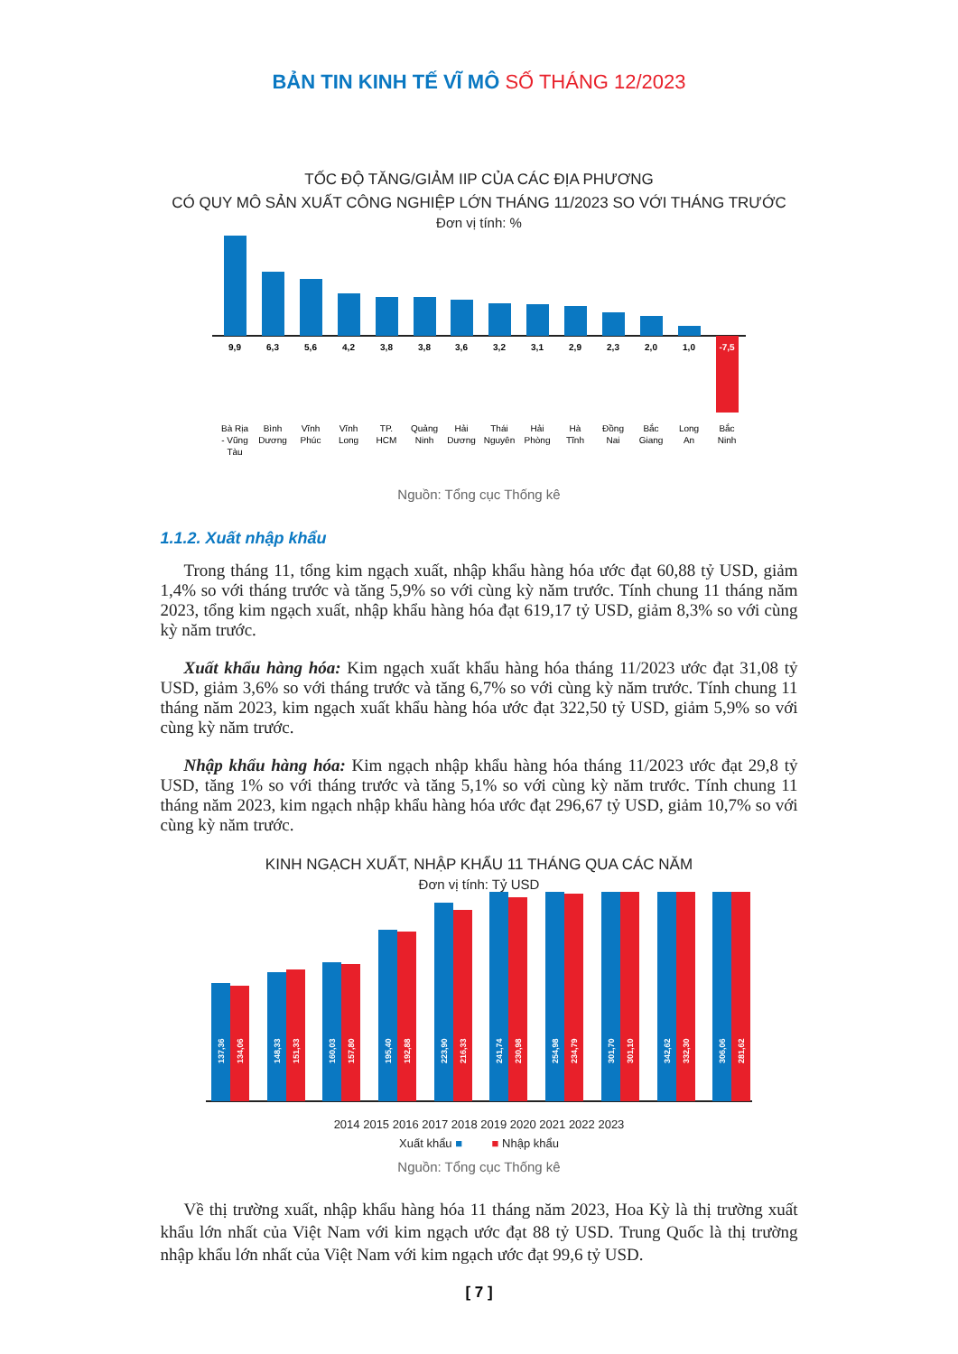BẢN TIN KINH TẾ VĨ MÔ SỐ THÁNG 12/2023
TỐC ĐỘ TĂNG/GIẢM IIP CỦA CÁC ĐỊA PHƯƠNG
CÓ QUY MÔ SẢN XUẤT CÔNG NGHIỆP LỚN THÁNG 11/2023 SO VỚI THÁNG TRƯỚC
Đơn vị tính: %
9,9
6,3
5,6
4,2
3,8
3,8
3,6
3,2
3,1
2,9
2,3
2,0
1,0
-7,5
Bà Rịa
- Vũng
Tàu
Bình
Dương
Vĩnh
Phúc
Vĩnh
Long
TP.
HCM
Quảng
Ninh
Hải
Dương
Thái
Nguyên
Hải
Phòng
Hà
Tĩnh
Đồng
Nai
Bắc
Giang
Long
An
Bắc
Ninh
Nguồn: Tổng cục Thống kê
1.1.2. Xuất nhập khẩu
Trong tháng 11, tổng kim ngạch xuất, nhập khẩu hàng hóa ước đạt 60,88 tỷ USD, giảm 1,4% so với tháng trước và tăng 5,9% so với cùng kỳ năm trước. Tính chung 11 tháng năm 2023, tổng kim ngạch xuất, nhập khẩu hàng hóa đạt 619,17 tỷ USD, giảm 8,3% so với cùng kỳ năm trước.
Xuất khẩu hàng hóa: Kim ngạch xuất khẩu hàng hóa tháng 11/2023 ước đạt 31,08 tỷ USD, giảm 3,6% so với tháng trước và tăng 6,7% so với cùng kỳ năm trước. Tính chung 11 tháng năm 2023, kim ngạch xuất khẩu hàng hóa ước đạt 322,50 tỷ USD, giảm 5,9% so với cùng kỳ năm trước.
Nhập khẩu hàng hóa: Kim ngạch nhập khẩu hàng hóa tháng 11/2023 ước đạt 29,8 tỷ USD, tăng 1% so với tháng trước và tăng 5,1% so với cùng kỳ năm trước. Tính chung 11 tháng năm 2023, kim ngạch nhập khẩu hàng hóa ước đạt 296,67 tỷ USD, giảm 10,7% so với cùng kỳ năm trước.
KINH NGẠCH XUẤT, NHẬP KHẨU 11 THÁNG QUA CÁC NĂM
Đơn vị tính: Tỷ USD
137,36
134,06
148,33
151,33
160,03
157,80
195,40
192,88
223,90
216,33
241,74
230,98
254,98
234,79
301,70
301,10
342,62
332,30
306,06
281,62
2014 2015 2016 2017 2018 2019 2020 2021 2022 2023
Xuất khẩu ■ ■ Nhập khẩu
Nguồn: Tổng cục Thống kê
Về thị trường xuất, nhập khẩu hàng hóa 11 tháng năm 2023, Hoa Kỳ là thị trường xuất khẩu lớn nhất của Việt Nam với kim ngạch ước đạt 88 tỷ USD. Trung Quốc là thị trường nhập khẩu lớn nhất của Việt Nam với kim ngạch ước đạt 99,6 tỷ USD.
[ 7 ]